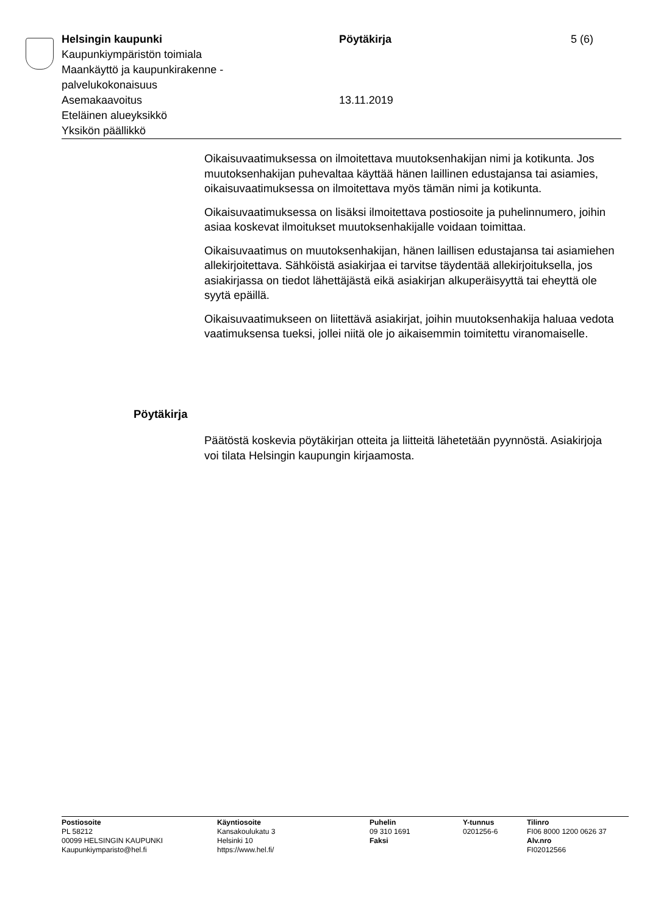Helsingin kaupunki
Kaupunkiympäristön toimiala
Maankäyttö ja kaupunkirakenne -
palvelukokonaisuus
Asemakaavoitus
Eteläinen alueyksikkö
Yksikön päällikkö
Pöytäkirja
13.11.2019
5 (6)
Oikaisuvaatimuksessa on ilmoitettava muutoksenhakijan nimi ja kotikunta. Jos muutoksenhakijan puhevaltaa käyttää hänen laillinen edustajansa tai asiamies, oikaisuvaatimuksessa on ilmoitettava myös tämän nimi ja kotikunta.
Oikaisuvaatimuksessa on lisäksi ilmoitettava postiosoite ja puhelinnumero, joihin asiaa koskevat ilmoitukset muutoksenhakijalle voidaan toimittaa.
Oikaisuvaatimus on muutoksenhakijan, hänen laillisen edustajansa tai asiamiehen allekirjoitettava. Sähköistä asiakirjaa ei tarvitse täydentää allekirjoituksella, jos asiakirjassa on tiedot lähettäjästä eikä asiakirjan alkuperäisyyttä tai eheyttä ole syytä epäillä.
Oikaisuvaatimukseen on liitettävä asiakirjat, joihin muutoksenhakija haluaa vedota vaatimuksensa tueksi, jollei niitä ole jo aikaisemmin toimitettu viranomaiselle.
Pöytäkirja
Päätöstä koskevia pöytäkirjan otteita ja liitteitä lähetetään pyynnöstä. Asiakirjoja voi tilata Helsingin kaupungin kirjaamosta.
Postiosoite
PL 58212
00099 HELSINGIN KAUPUNKI
Kaupunkiymparisto@hel.fi
Käyntiosoite
Kansakoulukatu 3
Helsinki 10
https://www.hel.fi/
Puhelin
09 310 1691
Faksi
Y-tunnus
0201256-6
Tilinro
FI06 8000 1200 0626 37
Alv.nro
FI02012566